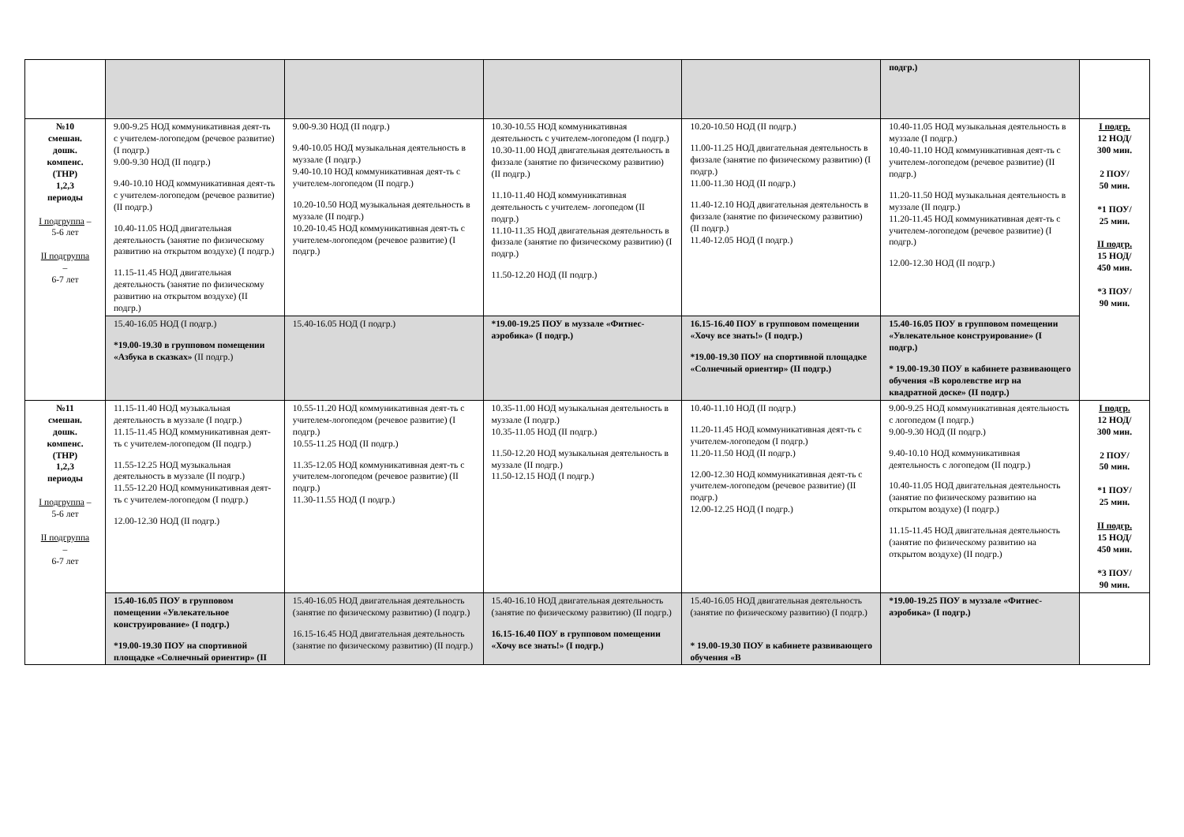| | | | | | подгр.) | |
| №10 смешан. дошк. компенс. (ТНР) 1,2,3 периоды I подгруппа – 5-6 лет II подгруппа – 6-7 лет | 9.00-9.25 НОД коммуникативная деят-ть с учителем-логопедом (речевое развитие) (I подгр.) 9.00-9.30 НОД (II подгр.) 9.40-10.10 НОД коммуникативная деят-ть с учителем-логопедом (речевое развитие) (II подгр.) 10.40-11.05 НОД двигательная деятельность (занятие по физическому развитию на открытом воздухе) (I подгр.) 11.15-11.45 НОД двигательная деятельность (занятие по физическому развитию на открытом воздухе) (II подгр.) | 9.00-9.30 НОД (II подгр.) 9.40-10.05 НОД музыкальная деятельность в муззале (I подгр.) 9.40-10.10 НОД коммуникативная деят-ть с учителем-логопедом (II подгр.) 10.20-10.50 НОД музыкальная деятельность в муззале (II подгр.) 10.20-10.45 НОД коммуникативная деят-ть с учителем-логопедом (речевое развитие) (I подгр.) | 10.30-10.55 НОД коммуникативная деятельность с учителем-логопедом (I подгр.) 10.30-11.00 НОД двигательная деятельность в физзале (занятие по физическому развитию) (II подгр.) 11.10-11.40 НОД коммуникативная деятельность с учителем- логопедом (II подгр.) 11.10-11.35 НОД двигательная деятельность в физзале (занятие по физическому развитию) (I подгр.) 11.50-12.20 НОД (II подгр.) | 10.20-10.50 НОД (II подгр.) 11.00-11.25 НОД двигательная деятельность в физзале (занятие по физическому развитию) (I подгр.) 11.00-11.30 НОД (II подгр.) 11.40-12.10 НОД двигательная деятельность в физзале (занятие по физическому развитию) (II подгр.) 11.40-12.05 НОД (I подгр.) | 10.40-11.05 НОД музыкальная деятельность в муззале (I подгр.) 10.40-11.10 НОД коммуникативная деят-ть с учителем-логопедом (речевое развитие) (II подгр.) 11.20-11.50 НОД музыкальная деятельность в муззале (II подгр.) 11.20-11.45 НОД коммуникативная деят-ть с учителем-логопедом (речевое развитие) (I подгр.) 12.00-12.30 НОД (II подгр.) | I подгр. 12 НОД/ 300 мин. 2 ПОУ/ 50 мин. *1 ПОУ/ 25 мин. II подгр. 15 НОД/ 450 мин. *3 ПОУ/ 90 мин. |
| | 15.40-16.05 НОД (I подгр.) *19.00-19.30 в групповом помещении «Азбука в сказках» (II подгр.) | 15.40-16.05 НОД (I подгр.) | *19.00-19.25 ПОУ в муззале «Фитнес-аэробика» (I подгр.) | 16.15-16.40 ПОУ в групповом помещении «Хочу все знать!» (I подгр.) *19.00-19.30 ПОУ на спортивной площадке «Солнечный ориентир» (II подгр.) | 15.40-16.05 ПОУ в групповом помещении «Увлекательное конструирование» (I подгр.) * 19.00-19.30 ПОУ в кабинете развивающего обучения «В королевстве игр на квадратной доске» (II подгр.) | |
| №11 смешан. дошк. компенс. (ТНР) 1,2,3 периоды I подгруппа – 5-6 лет II подгруппа – 6-7 лет | 11.15-11.40 НОД музыкальная деятельность в муззале (I подгр.) 11.15-11.45 НОД коммуникативная деят-ть с учителем-логопедом (II подгр.) 11.55-12.25 НОД музыкальная деятельность в муззале (II подгр.) 11.55-12.20 НОД коммуникативная деят-ть с учителем-логопедом (I подгр.) 12.00-12.30 НОД (II подгр.) | 10.55-11.20 НОД коммуникативная деят-ть с учителем-логопедом (речевое развитие) (I подгр.) 10.55-11.25 НОД (II подгр.) 11.35-12.05 НОД коммуникативная деят-ть с учителем-логопедом (речевое развитие) (II подгр.) 11.30-11.55 НОД (I подгр.) | 10.35-11.00 НОД музыкальная деятельность в муззале (I подгр.) 10.35-11.05 НОД (II подгр.) 11.50-12.20 НОД музыкальная деятельность в муззале (II подгр.) 11.50-12.15 НОД (I подгр.) | 10.40-11.10 НОД (II подгр.) 11.20-11.45 НОД коммуникативная деят-ть с учителем-логопедом (I подгр.) 11.20-11.50 НОД (II подгр.) 12.00-12.30 НОД коммуникативная деят-ть с учителем-логопедом (речевое развитие) (II подгр.) 12.00-12.25 НОД (I подгр.) | 9.00-9.25 НОД коммуникативная деятельность с логопедом (I подгр.) 9.00-9.30 НОД (II подгр.) 9.40-10.10 НОД коммуникативная деятельность с логопедом (II подгр.) 10.40-11.05 НОД двигательная деятельность (занятие по физическому развитию на открытом воздухе) (I подгр.) 11.15-11.45 НОД двигательная деятельность (занятие по физическому развитию на открытом воздухе) (II подгр.) | I подгр. 12 НОД/ 300 мин. 2 ПОУ/ 50 мин. *1 ПОУ/ 25 мин. II подгр. 15 НОД/ 450 мин. *3 ПОУ/ 90 мин. |
| | 15.40-16.05 ПОУ в групповом помещении «Увлекательное конструирование» (I подгр.) *19.00-19.30 ПОУ на спортивной площадке «Солнечный ориентир» (II | 15.40-16.05 НОД двигательная деятельность (занятие по физическому развитию) (I подгр.) 16.15-16.45 НОД двигательная деятельность (занятие по физическому развитию) (II подгр.) | 15.40-16.10 НОД двигательная деятельность (занятие по физическому развитию) (II подгр.) 16.15-16.40 ПОУ в групповом помещении «Хочу все знать!» (I подгр.) | 15.40-16.05 НОД двигательная деятельность (занятие по физическому развитию) (I подгр.) * 19.00-19.30 ПОУ в кабинете развивающего обучения «В | *19.00-19.25 ПОУ в муззале «Фитнес-аэробика» (I подгр.) | |